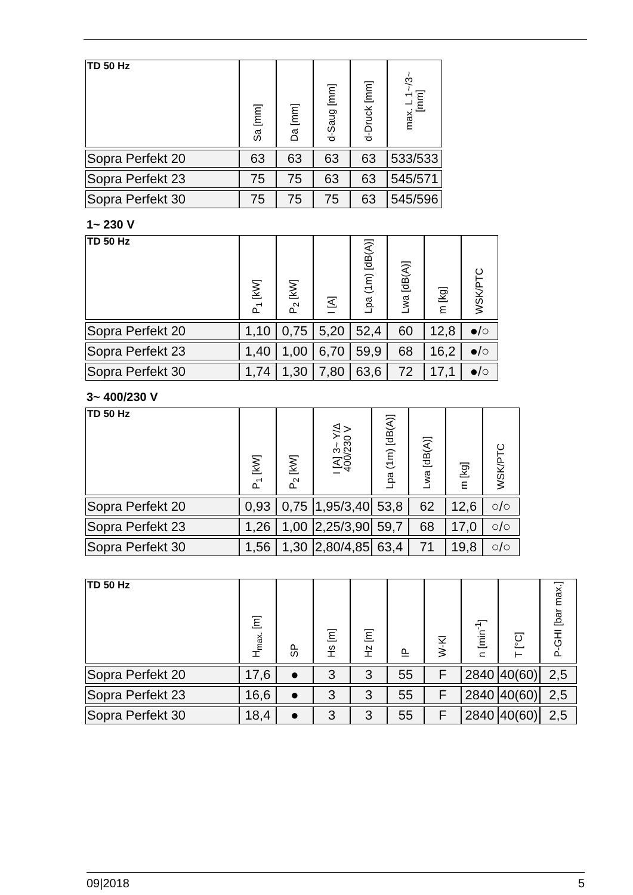| TD 50 Hz | Sa [mm] | Da [mm] | d-Saug [mm] | d-Druck [mm] | max. L 1~/3~ [mm] |
| --- | --- | --- | --- | --- | --- |
| Sopra Perfekt 20 | 63 | 63 | 63 | 63 | 533/533 |
| Sopra Perfekt 23 | 75 | 75 | 63 | 63 | 545/571 |
| Sopra Perfekt 30 | 75 | 75 | 75 | 63 | 545/596 |
1~ 230 V
| TD 50 Hz | P<sub>1</sub> [kW] | P<sub>2</sub> [kW] | I [A] | Lpa (1m) [dB(A)] | Lwa [dB(A)] | m [kg] | WSK/PTC |
| --- | --- | --- | --- | --- | --- | --- | --- |
| Sopra Perfekt 20 | 1,10 | 0,75 | 5,20 | 52,4 | 60 | 12,8 | ●/○ |
| Sopra Perfekt 23 | 1,40 | 1,00 | 6,70 | 59,9 | 68 | 16,2 | ●/○ |
| Sopra Perfekt 30 | 1,74 | 1,30 | 7,80 | 63,6 | 72 | 17,1 | ●/○ |
3~ 400/230 V
| TD 50 Hz | P<sub>1</sub> [kW] | P<sub>2</sub> [kW] | I [A] 3~ Y/Δ 400/230 V | Lpa (1m) [dB(A)] | Lwa [dB(A)] | m [kg] | WSK/PTC |
| --- | --- | --- | --- | --- | --- | --- | --- |
| Sopra Perfekt 20 | 0,93 | 0,75 | 1,95/3,40 | 53,8 | 62 | 12,6 | ○/○ |
| Sopra Perfekt 23 | 1,26 | 1,00 | 2,25/3,90 | 59,7 | 68 | 17,0 | ○/○ |
| Sopra Perfekt 30 | 1,56 | 1,30 | 2,80/4,85 | 63,4 | 71 | 19,8 | ○/○ |
| TD 50 Hz | H<sub>max.</sub> [m] | SP | Hs [m] | Hz [m] | IP | W-Kl | n [min<sup>-1</sup>] | T [°C] | P-GHI [bar max.] |
| --- | --- | --- | --- | --- | --- | --- | --- | --- | --- |
| Sopra Perfekt 20 | 17,6 | ● | 3 | 3 | 55 | F | 2840 | 40(60) | 2,5 |
| Sopra Perfekt 23 | 16,6 | ● | 3 | 3 | 55 | F | 2840 | 40(60) | 2,5 |
| Sopra Perfekt 30 | 18,4 | ● | 3 | 3 | 55 | F | 2840 | 40(60) | 2,5 |
09|2018 5